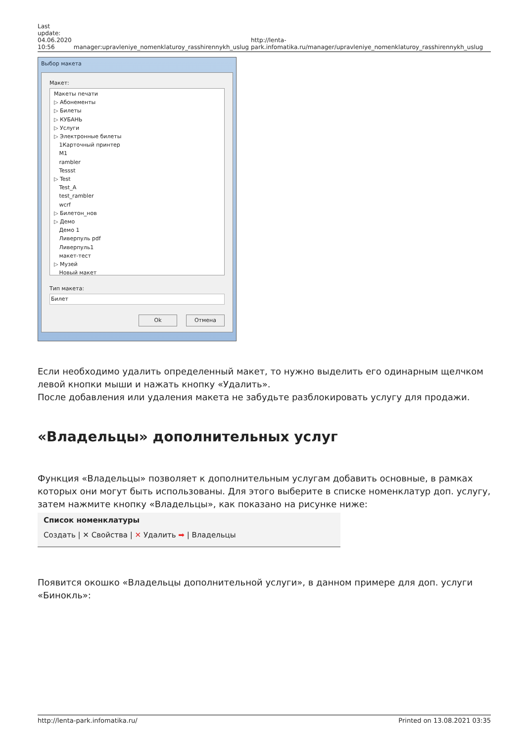Last
update:
04.06.2020
10:56
manager:upravleniye_nomenklaturoy_rasshirennykh_uslug
http://lenta-park.infomatika.ru/manager/upravleniye_nomenklaturoy_rasshirennykh_uslug
Выбор макета
Макет:
Макеты печати
▷ Абонементы
▷ Билеты
▷ КУБАНЬ
▷ Услуги
▷ Электронные билеты
1Карточный принтер
M1
rambler
Tessst
▷ Test
Test_A
test_rambler
wcrf
▷ Билетон_нов
▷ Демо
Демо 1
Ливерпуль pdf
Ливерпуль1
макет-тест
▷ Музей
Новый макет
Тип макета:
Билет
Ok Отмена
Если необходимо удалить определенный макет, то нужно выделить его одинарным щелчком левой кнопки мыши и нажать кнопку «Удалить».
После добавления или удаления макета не забудьте разблокировать услугу для продажи.
«Владельцы» дополнительных услуг
Функция «Владельцы» позволяет к дополнительным услугам добавить основные, в рамках которых они могут быть использованы. Для этого выберите в списке номенклатур доп. услугу, затем нажмите кнопку «Владельцы», как показано на рисунке ниже:
Список номенклатуры
Создать | ✕ Свойства | ✕ Удалить ➡ | Владельцы
Появится окошко «Владельцы дополнительной услуги», в данном примере для доп. услуги «Бинокль»:
http://lenta-park.infomatika.ru/ Printed on 13.08.2021 03:35